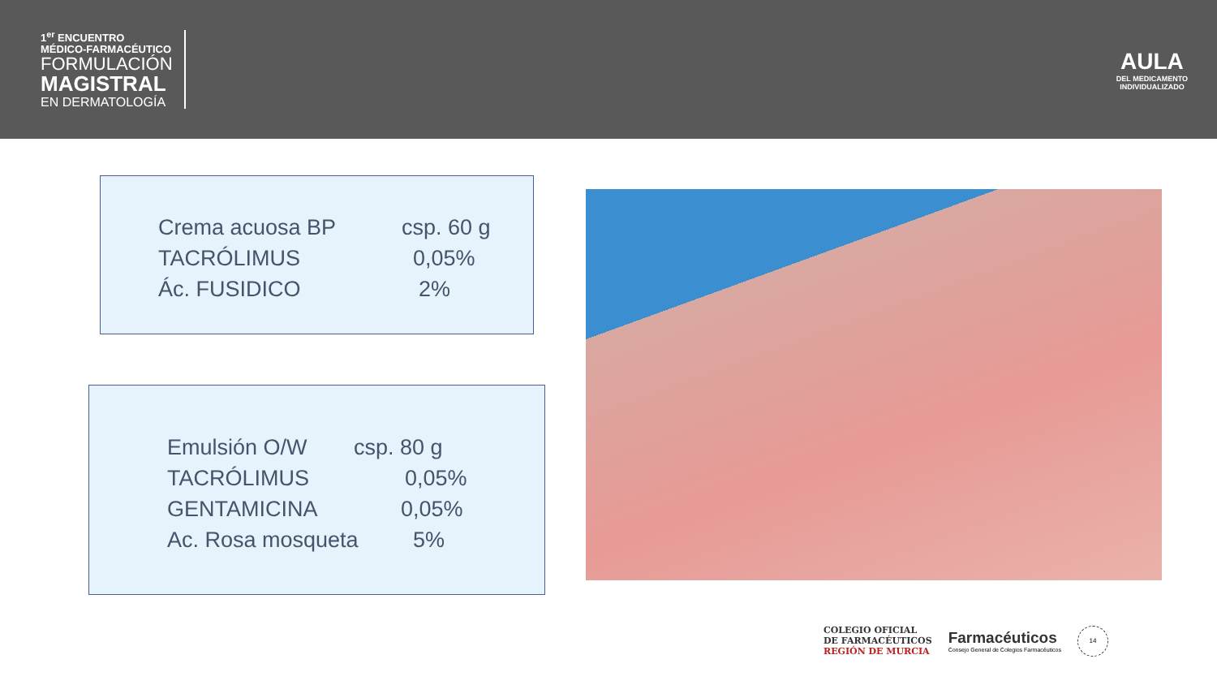1<sup>er</sup> ENCUENTRO
MÉDICO-FARMACÉUTICO
FORMULACIÓN
MAGISTRAL
EN DERMATOLOGÍA
AULA
DEL MEDICAMENTO
INDIVIDUALIZADO
Crema acuosa BP csp. 60 g
TACRÓLIMUS 0,05%
Ác. FUSIDICO 2%
Emulsión O/W csp. 80 g
TACRÓLIMUS 0,05%
GENTAMICINA 0,05%
Ac. Rosa mosqueta 5%
COLEGIO OFICIAL
DE FARMACÉUTICOS
REGIÓN DE MURCIA
Farmacéuticos
Consejo General de Colegios Farmacéuticos
14